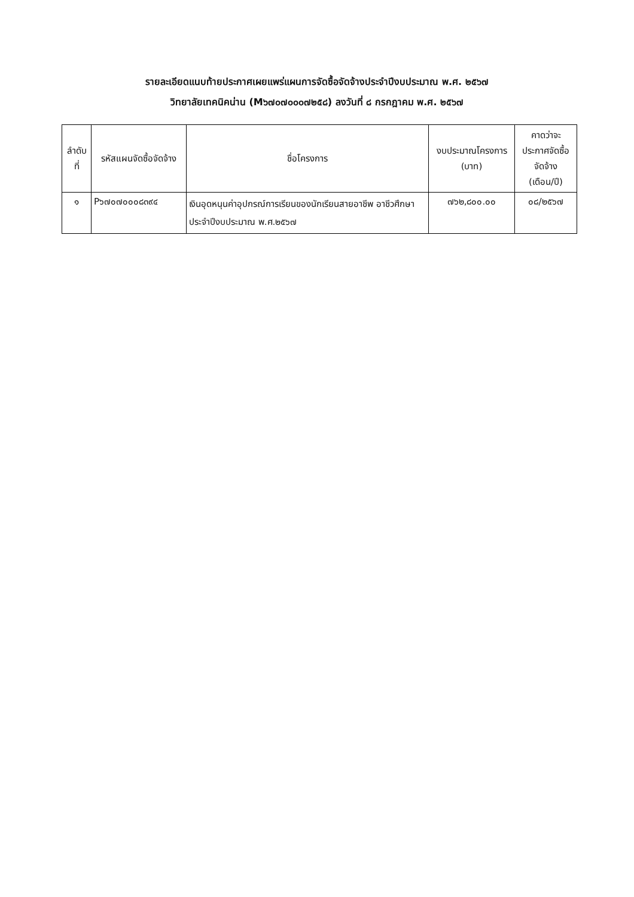รายละเอียดแนบท้ายประกาศเผยแพร่แผนการจัดซื้อจัดจ้างประจำปีงบประมาณ พ.ศ. ๒๕๖๗
วิทยาลัยเทคนิคน่าน (M๖๗๐๗๐๐๐๗๒๕๘) ลงวันที่ ๘ กรกฎาคม พ.ศ. ๒๕๖๗
| ลำดับ ที่ | รหัสแผนจัดซื้อจัดจ้าง | ชื่อโครงการ | งบประมาณโครงการ (บาท) | คาดว่าจะ ประกาศจัดซื้อ จัดจ้าง (เดือน/ปี) |
| --- | --- | --- | --- | --- |
| ๑ | P๖๗๐๗๐๐๐๘๓๙๔ | เงินอุดหนุนค่าอุปกรณ์การเรียนของนักเรียนสายอาชีพ อาชีวศึกษา ประจำปีงบประมาณ พ.ศ.๒๕๖๗ | ๗๖๒,๘๐๐.๐๐ | ๐๘/๒๕๖๗ |